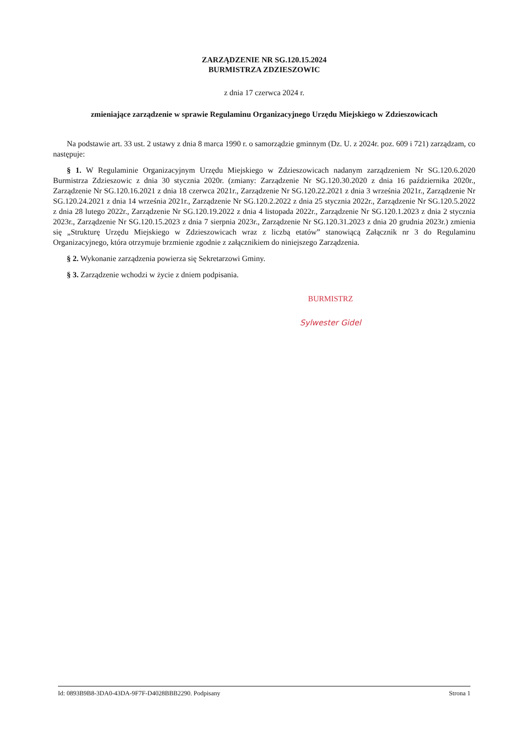ZARZĄDZENIE NR SG.120.15.2024
BURMISTRZA ZDZIESZOWIC
z dnia 17 czerwca 2024 r.
zmieniające zarządzenie w sprawie Regulaminu Organizacyjnego Urzędu Miejskiego w Zdzieszowicach
Na podstawie art. 33 ust. 2 ustawy z dnia 8 marca 1990 r. o samorządzie gminnym (Dz. U. z 2024r. poz. 609 i 721) zarządzam, co następuje:
§ 1. W Regulaminie Organizacyjnym Urzędu Miejskiego w Zdzieszowicach nadanym zarządzeniem Nr SG.120.6.2020 Burmistrza Zdzieszowic z dnia 30 stycznia 2020r. (zmiany: Zarządzenie Nr SG.120.30.2020 z dnia 16 października 2020r., Zarządzenie Nr SG.120.16.2021 z dnia 18 czerwca 2021r., Zarządzenie Nr SG.120.22.2021 z dnia 3 września 2021r., Zarządzenie Nr SG.120.24.2021 z dnia 14 września 2021r., Zarządzenie Nr SG.120.2.2022 z dnia 25 stycznia 2022r., Zarządzenie Nr SG.120.5.2022 z dnia 28 lutego 2022r., Zarządzenie Nr SG.120.19.2022 z dnia 4 listopada 2022r., Zarządzenie Nr SG.120.1.2023 z dnia 2 stycznia 2023r., Zarządzenie Nr SG.120.15.2023 z dnia 7 sierpnia 2023r., Zarządzenie Nr SG.120.31.2023 z dnia 20 grudnia 2023r.) zmienia się „Strukturę Urzędu Miejskiego w Zdzieszowicach wraz z liczbą etatów” stanowiącą Załącznik nr 3 do Regulaminu Organizacyjnego, która otrzymuje brzmienie zgodnie z załącznikiem do niniejszego Zarządzenia.
§ 2. Wykonanie zarządzenia powierza się Sekretarzowi Gminy.
§ 3. Zarządzenie wchodzi w życie z dniem podpisania.
BURMISTRZ
Sylwester Gidel
Id: 0893B9B8-3DA0-43DA-9F7F-D4028BBB2290. Podpisany Strona 1